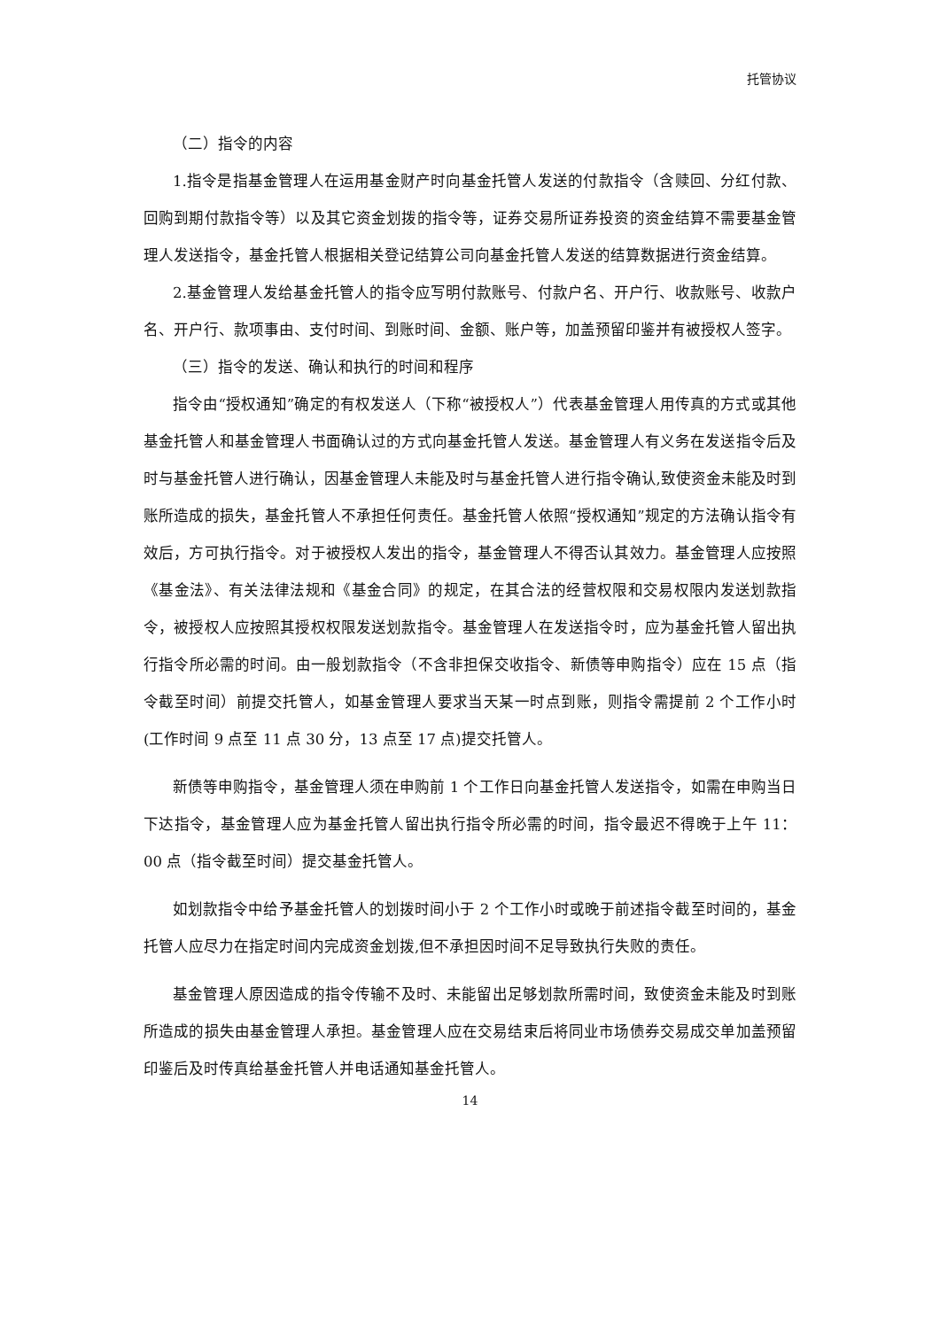托管协议
（二）指令的内容
1.指令是指基金管理人在运用基金财产时向基金托管人发送的付款指令（含赎回、分红付款、回购到期付款指令等）以及其它资金划拨的指令等，证券交易所证券投资的资金结算不需要基金管理人发送指令，基金托管人根据相关登记结算公司向基金托管人发送的结算数据进行资金结算。
2.基金管理人发给基金托管人的指令应写明付款账号、付款户名、开户行、收款账号、收款户名、开户行、款项事由、支付时间、到账时间、金额、账户等，加盖预留印鉴并有被授权人签字。
（三）指令的发送、确认和执行的时间和程序
指令由“授权通知”确定的有权发送人（下称“被授权人”）代表基金管理人用传真的方式或其他基金托管人和基金管理人书面确认过的方式向基金托管人发送。基金管理人有义务在发送指令后及时与基金托管人进行确认，因基金管理人未能及时与基金托管人进行指令确认,致使资金未能及时到账所造成的损失，基金托管人不承担任何责任。基金托管人依照“授权通知”规定的方法确认指令有效后，方可执行指令。对于被授权人发出的指令，基金管理人不得否认其效力。基金管理人应按照《基金法》、有关法律法规和《基金合同》的规定，在其合法的经营权限和交易权限内发送划款指令，被授权人应按照其授权权限发送划款指令。基金管理人在发送指令时，应为基金托管人留出执行指令所必需的时间。由一般划款指令（不含非担保交收指令、新债等申购指令）应在 15 点（指令截至时间）前提交托管人，如基金管理人要求当天某一时点到账，则指令需提前 2 个工作小时(工作时间 9 点至 11 点 30 分，13 点至 17 点)提交托管人。
新债等申购指令，基金管理人须在申购前 1 个工作日向基金托管人发送指令，如需在申购当日下达指令，基金管理人应为基金托管人留出执行指令所必需的时间，指令最迟不得晚于上午 11：00 点（指令截至时间）提交基金托管人。
如划款指令中给予基金托管人的划拨时间小于 2 个工作小时或晚于前述指令截至时间的，基金托管人应尽力在指定时间内完成资金划拨,但不承担因时间不足导致执行失败的责任。
基金管理人原因造成的指令传输不及时、未能留出足够划款所需时间，致使资金未能及时到账所造成的损失由基金管理人承担。基金管理人应在交易结束后将同业市场债券交易成交单加盖预留印鉴后及时传真给基金托管人并电话通知基金托管人。
14